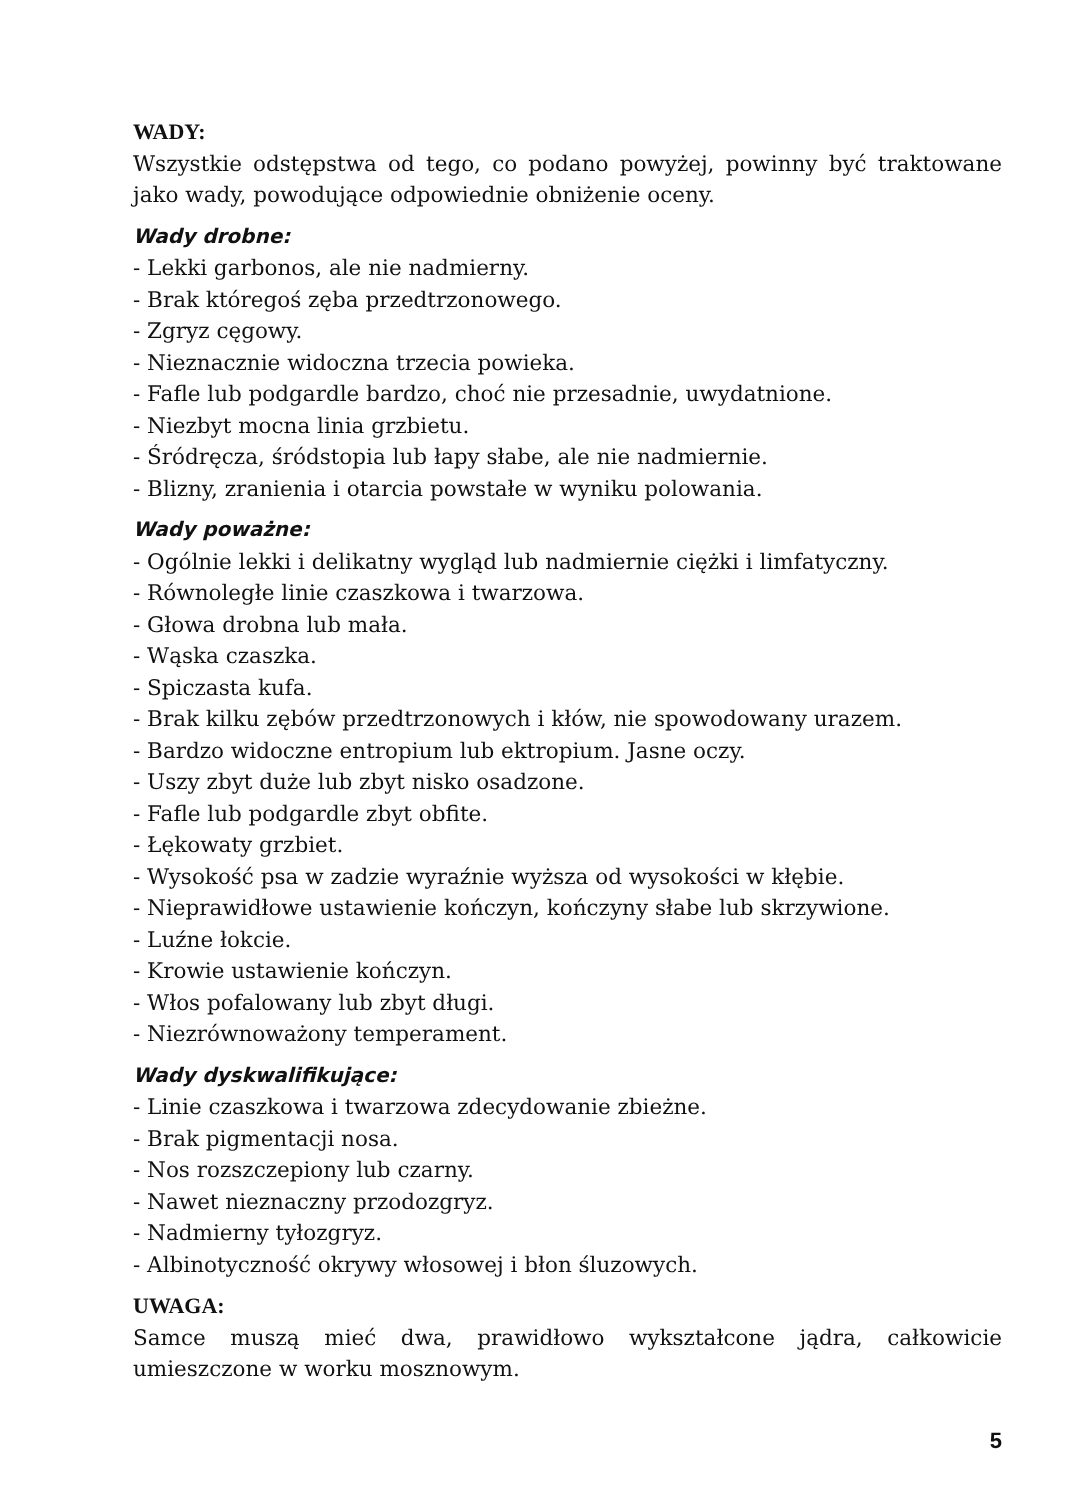WADY:
Wszystkie odstępstwa od tego, co podano powyżej, powinny być traktowane jako wady, powodujące odpowiednie obniżenie oceny.
Wady drobne:
- Lekki garbonos, ale nie nadmierny.
- Brak któregoś zęba przedtrzonowego.
- Zgryz cęgowy.
- Nieznacznie widoczna trzecia powieka.
- Fafle lub podgardle bardzo, choć nie przesadnie, uwydatnione.
- Niezbyt mocna linia grzbietu.
- Śródręcza, śródstopia lub łapy słabe, ale nie nadmiernie.
- Blizny, zranienia i otarcia powstałe w wyniku polowania.
Wady poważne:
- Ogólnie lekki i delikatny wygląd lub nadmiernie ciężki i limfatyczny.
- Równoległe linie czaszkowa i twarzowa.
- Głowa drobna lub mała.
- Wąska czaszka.
- Spiczasta kufa.
- Brak kilku zębów przedtrzonowych i kłów, nie spowodowany urazem.
- Bardzo widoczne entropium lub ektropium. Jasne oczy.
- Uszy zbyt duże lub zbyt nisko osadzone.
- Fafle lub podgardle zbyt obfite.
- Łękowaty grzbiet.
- Wysokość psa w zadzie wyraźnie wyższa od wysokości w kłębie.
- Nieprawidłowe ustawienie kończyn, kończyny słabe lub skrzywione.
- Luźne łokcie.
- Krowie ustawienie kończyn.
- Włos pofalowany lub zbyt długi.
- Niezrównoważony temperament.
Wady dyskwalifikujące:
- Linie czaszkowa i twarzowa zdecydowanie zbieżne.
- Brak pigmentacji nosa.
- Nos rozszczepiony lub czarny.
- Nawet nieznaczny przodozgryz.
- Nadmierny tyłozgryz.
- Albinotyczność okrywy włosowej i błon śluzowych.
UWAGA:
Samce muszą mieć dwa, prawidłowo wykształcone jądra, całkowicie umieszczone w worku mosznowym.
5